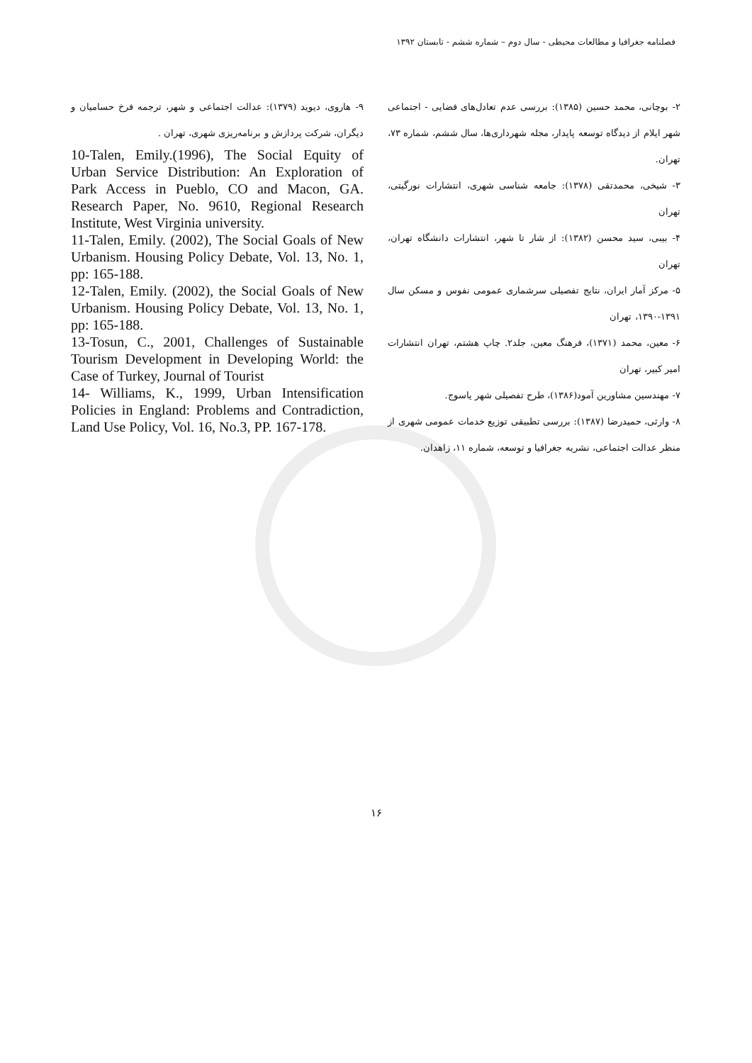فصلنامه جغرافیا و مطالعات محیطی - سال دوم – شماره ششم - تابستان ۱۳۹۲
۲- بوچانی، محمد حسین (۱۳۸۵): بررسی عدم تعادل‌های فضایی - اجتماعی شهر ایلام از دیدگاه توسعه پایدار، مجله شهرداری‌ها، سال ششم، شماره ۷۳، تهران.
۳- شیخی، محمدتقی (۱۳۷۸): جامعه شناسی شهری، انتشارات نورگیتی، تهران
۴- بیبی، سید محسن (۱۳۸۲): از شار تا شهر، انتشارات دانشگاه تهران، تهران
۵- مرکز آمار ایران، نتایج تفصیلی سرشماری عمومی نفوس و مسکن سال ۱۳۹۱-۱۳۹۰، تهران
۶- معین، محمد (۱۳۷۱)، فرهنگ معین، جلد۲. چاپ هشتم، تهران انتشارات امیر کبیر، تهران
۷- مهندسین مشاورین آمود(۱۳۸۶)، طرح تفصیلی شهر یاسوج.
۸- وارثی، حمیدرضا (۱۳۸۷): بررسی تطبیقی توزیع خدمات عمومی شهری از منظر عدالت اجتماعی، نشریه جغرافیا و توسعه، شماره ۱۱، زاهدان.
۹- هاروی، دیوید (۱۳۷۹): عدالت اجتماعی و شهر، ترجمه فرخ حسامیان و دیگران، شرکت پردازش و برنامه‌ریزی شهری، تهران .
10-Talen, Emily.(1996), The Social Equity of Urban Service Distribution: An Exploration of Park Access in Pueblo, CO and Macon, GA. Research Paper, No. 9610, Regional Research Institute, West Virginia university.
11-Talen, Emily. (2002), The Social Goals of New Urbanism. Housing Policy Debate, Vol. 13, No. 1, pp: 165-188.
12-Talen, Emily. (2002), the Social Goals of New Urbanism. Housing Policy Debate, Vol. 13, No. 1, pp: 165-188.
13-Tosun, C., 2001, Challenges of Sustainable Tourism Development in Developing World: the Case of Turkey, Journal of Tourist
14- Williams, K., 1999, Urban Intensification Policies in England: Problems and Contradiction, Land Use Policy, Vol. 16, No.3, PP. 167-178.
۱۶